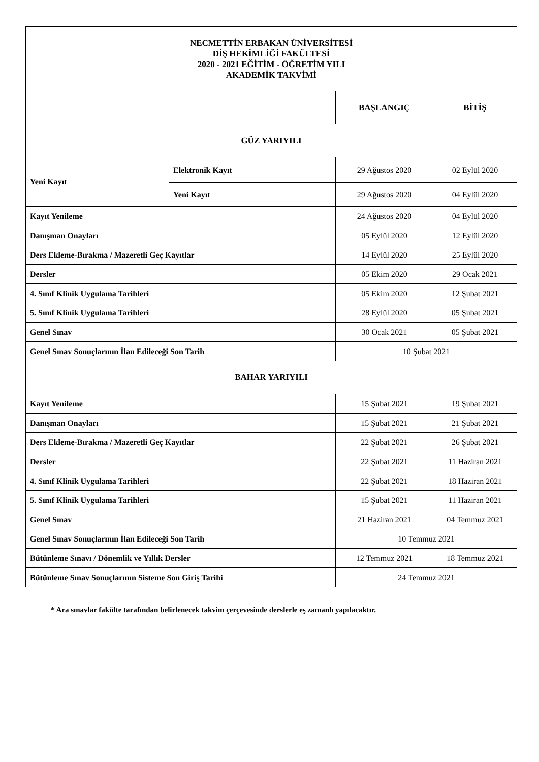| NECMETTİN ERBAKAN ÜNİVERSİTESİ DİŞ HEKİMLİĞİ FAKÜLTESİ 2020 - 2021 EĞİTİM - ÖĞRETİM YILI AKADEMİK TAKVİMİ | | | |
| | | BAŞLANGIÇ | BİTİŞ |
| GÜZ YARIYILI | | | |
| Yeni Kayıt | Elektronik Kayıt | 29 Ağustos 2020 | 02 Eylül 2020 |
| | Yeni Kayıt | 29 Ağustos 2020 | 04 Eylül 2020 |
| Kayıt Yenileme | | 24 Ağustos 2020 | 04 Eylül 2020 |
| Danışman Onayları | | 05 Eylül 2020 | 12 Eylül 2020 |
| Ders Ekleme-Bırakma / Mazeretli Geç Kayıtlar | | 14 Eylül 2020 | 25 Eylül 2020 |
| Dersler | | 05 Ekim 2020 | 29 Ocak 2021 |
| 4. Sınıf Klinik Uygulama Tarihleri | | 05 Ekim 2020 | 12 Şubat 2021 |
| 5. Sınıf Klinik Uygulama Tarihleri | | 28 Eylül 2020 | 05 Şubat 2021 |
| Genel Sınav | | 30 Ocak 2021 | 05 Şubat 2021 |
| Genel Sınav Sonuçlarının İlan Edileceği Son Tarih | | 10 Şubat 2021 | |
| BAHAR YARIYILI | | | |
| Kayıt Yenileme | | 15 Şubat 2021 | 19 Şubat 2021 |
| Danışman Onayları | | 15 Şubat 2021 | 21 Şubat 2021 |
| Ders Ekleme-Bırakma / Mazeretli Geç Kayıtlar | | 22 Şubat 2021 | 26 Şubat 2021 |
| Dersler | | 22 Şubat 2021 | 11 Haziran 2021 |
| 4. Sınıf Klinik Uygulama Tarihleri | | 22 Şubat 2021 | 18 Haziran 2021 |
| 5. Sınıf Klinik Uygulama Tarihleri | | 15 Şubat 2021 | 11 Haziran 2021 |
| Genel Sınav | | 21 Haziran 2021 | 04 Temmuz 2021 |
| Genel Sınav Sonuçlarının İlan Edileceği Son Tarih | | 10 Temmuz 2021 | |
| Bütünleme Sınavı / Dönemlik ve Yıllık Dersler | | 12 Temmuz 2021 | 18 Temmuz 2021 |
| Bütünleme Sınav Sonuçlarının Sisteme Son Giriş Tarihi | | 24 Temmuz 2021 | |
* Ara sınavlar fakülte tarafından belirlenecek takvim çerçevesinde derslerle eş zamanlı yapılacaktır.